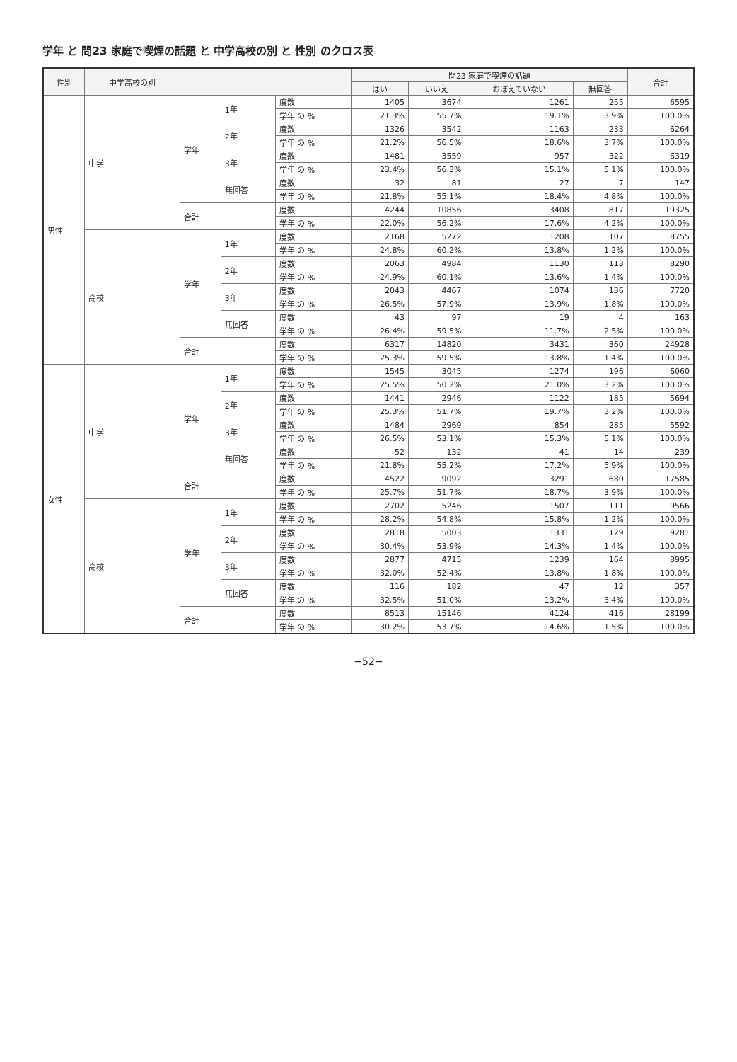学年 と 問23 家庭で喫煙の話題 と 中学高校の別 と 性別 のクロス表
| 性別 | 中学高校の別 | | | | 問23 家庭で喫煙の話題 | | | | 合計 |
| --- | --- | --- | --- | --- | --- | --- | --- | --- | --- |
| | | | | | はい | いいえ | おぼえていない | 無回答 | |
| 男性 | 中学 | 学年 | 1年 | 度数 | 1405 | 3674 | 1261 | 255 | 6595 |
| | | | | 学年 の % | 21.3% | 55.7% | 19.1% | 3.9% | 100.0% |
| | | | 2年 | 度数 | 1326 | 3542 | 1163 | 233 | 6264 |
| | | | | 学年 の % | 21.2% | 56.5% | 18.6% | 3.7% | 100.0% |
| | | | 3年 | 度数 | 1481 | 3559 | 957 | 322 | 6319 |
| | | | | 学年 の % | 23.4% | 56.3% | 15.1% | 5.1% | 100.0% |
| | | | 無回答 | 度数 | 32 | 81 | 27 | 7 | 147 |
| | | | | 学年 の % | 21.8% | 55.1% | 18.4% | 4.8% | 100.0% |
| | | 合計 | | 度数 | 4244 | 10856 | 3408 | 817 | 19325 |
| | | | | 学年 の % | 22.0% | 56.2% | 17.6% | 4.2% | 100.0% |
| | 高校 | 学年 | 1年 | 度数 | 2168 | 5272 | 1208 | 107 | 8755 |
| | | | | 学年 の % | 24.8% | 60.2% | 13.8% | 1.2% | 100.0% |
| | | | 2年 | 度数 | 2063 | 4984 | 1130 | 113 | 8290 |
| | | | | 学年 の % | 24.9% | 60.1% | 13.6% | 1.4% | 100.0% |
| | | | 3年 | 度数 | 2043 | 4467 | 1074 | 136 | 7720 |
| | | | | 学年 の % | 26.5% | 57.9% | 13.9% | 1.8% | 100.0% |
| | | | 無回答 | 度数 | 43 | 97 | 19 | 4 | 163 |
| | | | | 学年 の % | 26.4% | 59.5% | 11.7% | 2.5% | 100.0% |
| | | 合計 | | 度数 | 6317 | 14820 | 3431 | 360 | 24928 |
| | | | | 学年 の % | 25.3% | 59.5% | 13.8% | 1.4% | 100.0% |
| 女性 | 中学 | 学年 | 1年 | 度数 | 1545 | 3045 | 1274 | 196 | 6060 |
| | | | | 学年 の % | 25.5% | 50.2% | 21.0% | 3.2% | 100.0% |
| | | | 2年 | 度数 | 1441 | 2946 | 1122 | 185 | 5694 |
| | | | | 学年 の % | 25.3% | 51.7% | 19.7% | 3.2% | 100.0% |
| | | | 3年 | 度数 | 1484 | 2969 | 854 | 285 | 5592 |
| | | | | 学年 の % | 26.5% | 53.1% | 15.3% | 5.1% | 100.0% |
| | | | 無回答 | 度数 | 52 | 132 | 41 | 14 | 239 |
| | | | | 学年 の % | 21.8% | 55.2% | 17.2% | 5.9% | 100.0% |
| | | 合計 | | 度数 | 4522 | 9092 | 3291 | 680 | 17585 |
| | | | | 学年 の % | 25.7% | 51.7% | 18.7% | 3.9% | 100.0% |
| | 高校 | 学年 | 1年 | 度数 | 2702 | 5246 | 1507 | 111 | 9566 |
| | | | | 学年 の % | 28.2% | 54.8% | 15.8% | 1.2% | 100.0% |
| | | | 2年 | 度数 | 2818 | 5003 | 1331 | 129 | 9281 |
| | | | | 学年 の % | 30.4% | 53.9% | 14.3% | 1.4% | 100.0% |
| | | | 3年 | 度数 | 2877 | 4715 | 1239 | 164 | 8995 |
| | | | | 学年 の % | 32.0% | 52.4% | 13.8% | 1.8% | 100.0% |
| | | | 無回答 | 度数 | 116 | 182 | 47 | 12 | 357 |
| | | | | 学年 の % | 32.5% | 51.0% | 13.2% | 3.4% | 100.0% |
| | | 合計 | | 度数 | 8513 | 15146 | 4124 | 416 | 28199 |
| | | | | 学年 の % | 30.2% | 53.7% | 14.6% | 1.5% | 100.0% |
−52−